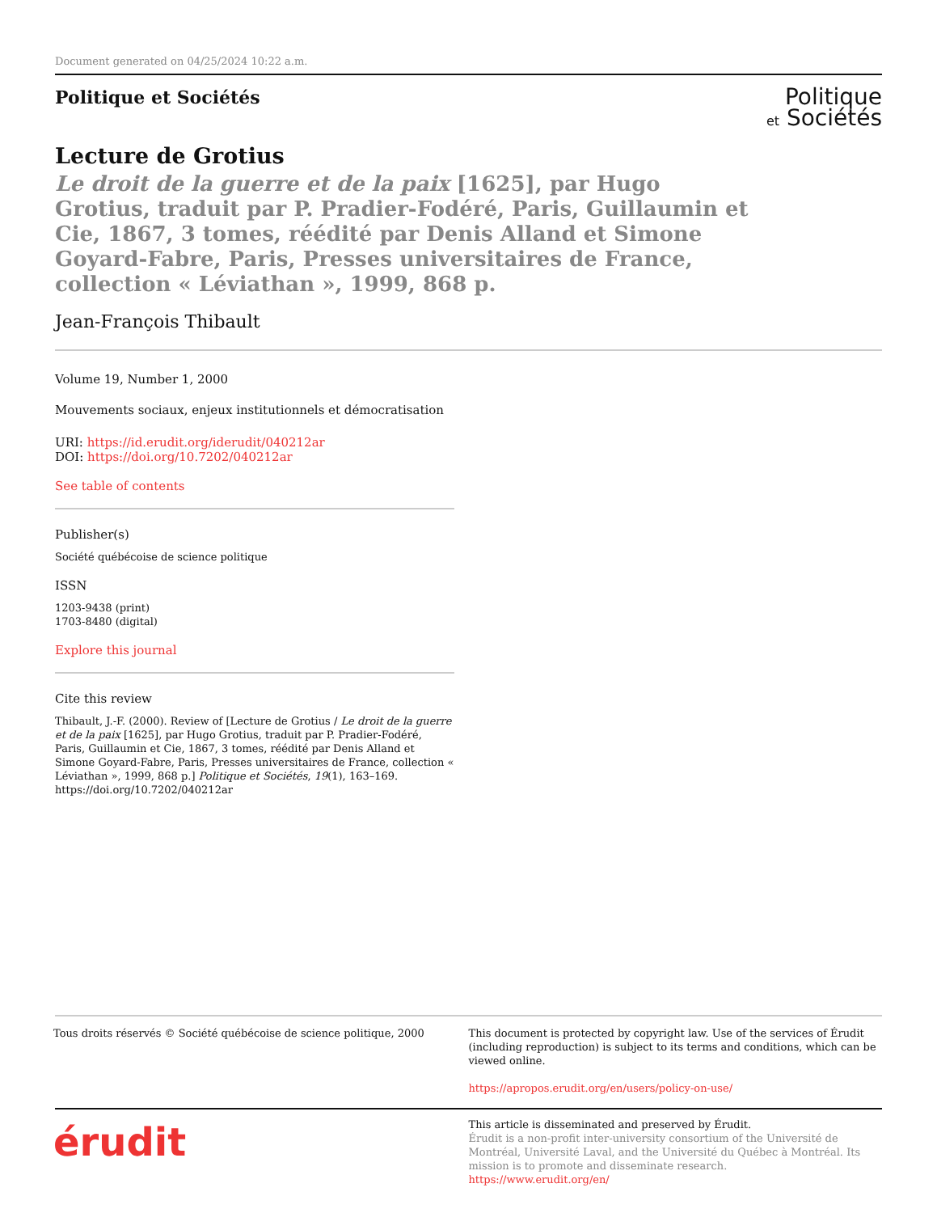Document generated on 04/25/2024 10:22 a.m.
Politique et Sociétés
Politique
et Sociétés
Lecture de Grotius
Le droit de la guerre et de la paix [1625], par Hugo Grotius, traduit par P. Pradier-Fodéré, Paris, Guillaumin et Cie, 1867, 3 tomes, réédité par Denis Alland et Simone Goyard-Fabre, Paris, Presses universitaires de France, collection « Léviathan », 1999, 868 p.
Jean-François Thibault
Volume 19, Number 1, 2000
Mouvements sociaux, enjeux institutionnels et démocratisation
URI: https://id.erudit.org/iderudit/040212ar
DOI: https://doi.org/10.7202/040212ar
See table of contents
Publisher(s)
Société québécoise de science politique
ISSN
1203-9438 (print)
1703-8480 (digital)
Explore this journal
Cite this review
Thibault, J.-F. (2000). Review of [Lecture de Grotius / Le droit de la guerre et de la paix [1625], par Hugo Grotius, traduit par P. Pradier-Fodéré, Paris, Guillaumin et Cie, 1867, 3 tomes, réédité par Denis Alland et Simone Goyard-Fabre, Paris, Presses universitaires de France, collection « Léviathan », 1999, 868 p.] Politique et Sociétés, 19(1), 163–169. https://doi.org/10.7202/040212ar
Tous droits réservés © Société québécoise de science politique, 2000
This document is protected by copyright law. Use of the services of Érudit (including reproduction) is subject to its terms and conditions, which can be viewed online.
https://apropos.erudit.org/en/users/policy-on-use/
érudit
This article is disseminated and preserved by Érudit.
Érudit is a non-profit inter-university consortium of the Université de Montréal, Université Laval, and the Université du Québec à Montréal. Its mission is to promote and disseminate research.
https://www.erudit.org/en/